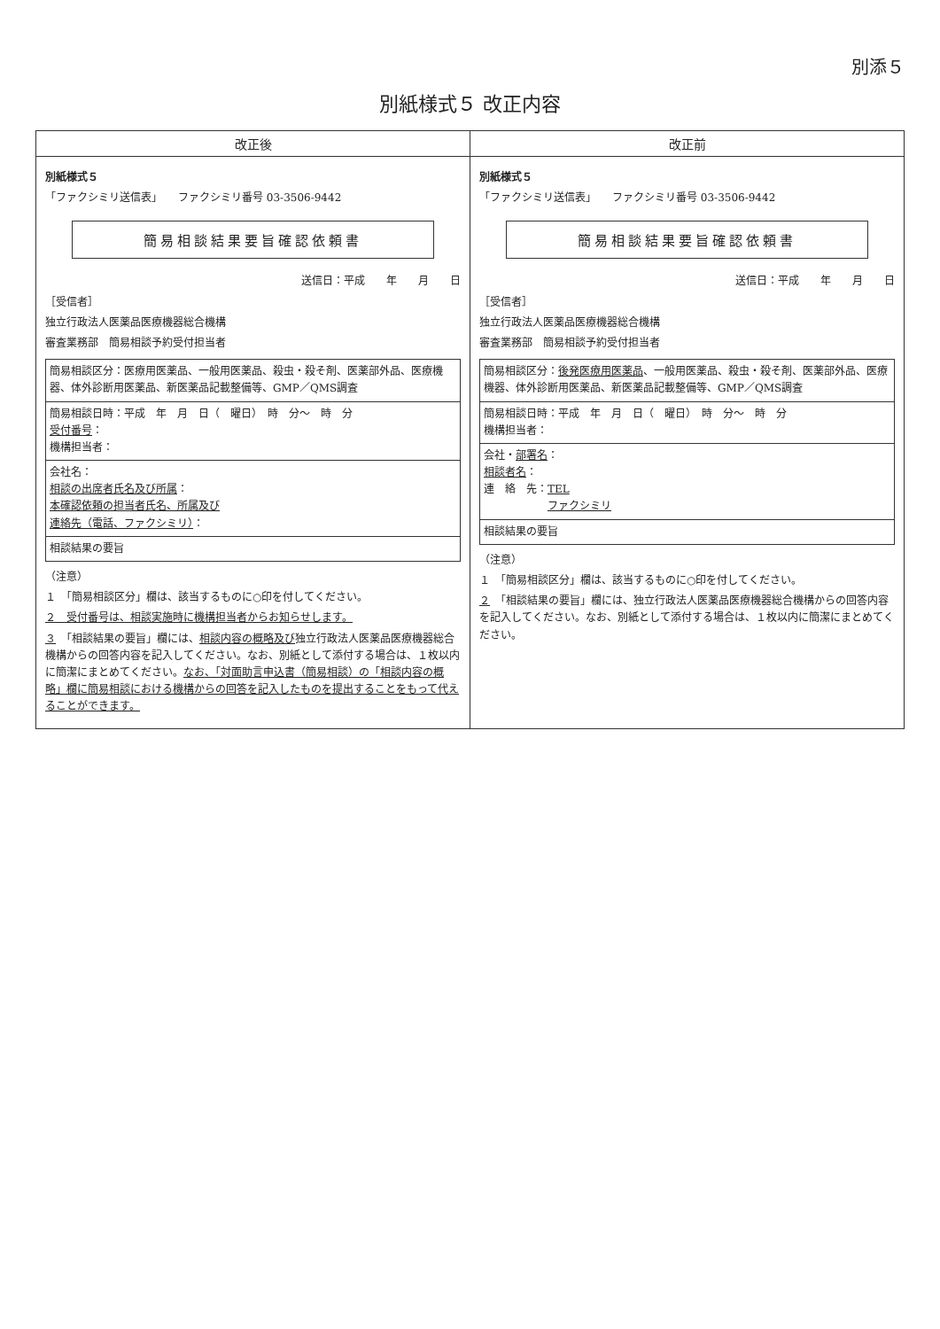別添５
別紙様式５ 改正内容
| 改正後 | 改正前 |
| --- | --- |
| 別紙様式５ 「ファクシミリ送信表」 ファクシミリ番号 03-3506-9442 簡易相談結果要旨確認依頼書 送信日：平成 年 月 日 ［受信者］ 独立行政法人医薬品医療機器総合機構 審査業務部 簡易相談予約受付担当者 簡易相談区分：医療用医薬品、一般用医薬品、殺虫・殺そ剤、医薬部外品、医療機器、体外診断用医薬品、新医薬品記載整備等、GMP／QMS調査 簡易相談日時：平成 年 月 日（ 曜日） 時 分～ 時 分 受付番号 ： 機構担当者： 会社名： 相談の出席者氏名及び所属 ： 本確認依頼の担当者氏名、所属及び 連絡先（電話、ファクシミリ） ： 相談結果の要旨 （注意） １ 「簡易相談区分」欄は、該当するものに○印を付してください。 ２ 受付番号は、相談実施時に機構担当者からお知らせします。 ３ 「相談結果の要旨」欄には、 相談内容の概略及び 独立行政法人医薬品医療機器総合機構からの回答内容を記入してください。なお、別紙として添付する場合は、１枚以内に簡潔にまとめてください。 なお、「対面助言申込書（簡易相談）の「相談内容の概略」欄に簡易相談における機構からの回答を記入したものを提出することをもって代えることができます。 | 別紙様式５ 「ファクシミリ送信表」 ファクシミリ番号 03-3506-9442 簡易相談結果要旨確認依頼書 送信日：平成 年 月 日 ［受信者］ 独立行政法人医薬品医療機器総合機構 審査業務部 簡易相談予約受付担当者 簡易相談区分： 後発医療用医薬品 、一般用医薬品、殺虫・殺そ剤、医薬部外品、医療機器、体外診断用医薬品、新医薬品記載整備等、GMP／QMS調査 簡易相談日時：平成 年 月 日（ 曜日） 時 分～ 時 分 機構担当者： 会社・ 部署名 ： 相談者名 ： 連 絡 先： TEL ファクシミリ 相談結果の要旨 （注意） １ 「簡易相談区分」欄は、該当するものに○印を付してください。 ２ 「相談結果の要旨」欄には、独立行政法人医薬品医療機器総合機構からの回答内容を記入してください。なお、別紙として添付する場合は、１枚以内に簡潔にまとめてください。 |